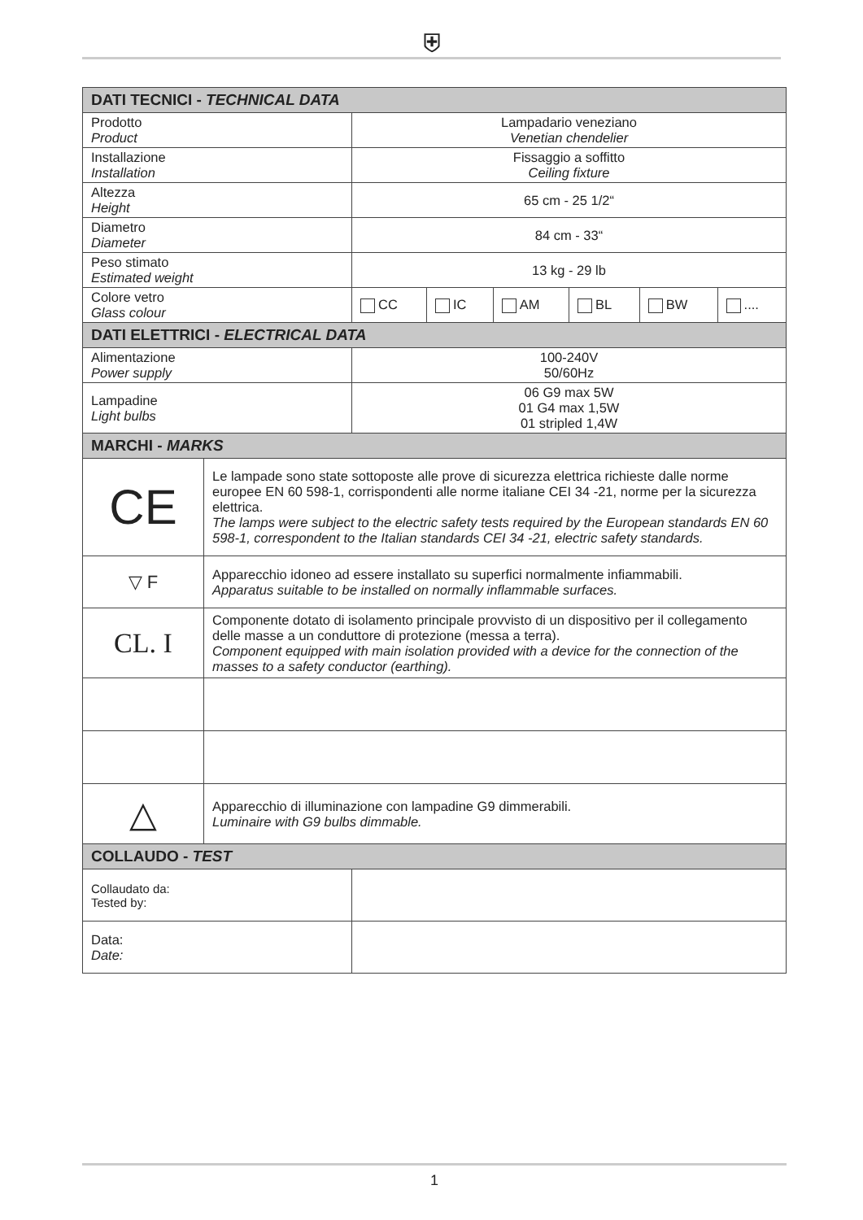⛨
| DATI TECNICI - TECHNICAL DATA | | | | | | |
| --- | --- | --- | --- | --- | --- | --- |
| Prodotto Product | Lampadario veneziano Venetian chendelier | | | | | |
| Installazione Installation | Fissaggio a soffitto Ceiling fixture | | | | | |
| Altezza Height | 65 cm - 25 1/2“ | | | | | |
| Diametro Diameter | 84 cm - 33“ | | | | | |
| Peso stimato Estimated weight | 13 kg - 29 lb | | | | | |
| Colore vetro Glass colour | CC | IC | AM | BL | BW | .... |
| DATI ELETTRICI - ELECTRICAL DATA | | | | | | |
| Alimentazione Power supply | 100-240V 50/60Hz | | | | | |
| Lampadine Light bulbs | 06 G9 max 5W 01 G4 max 1,5W 01 stripled 1,4W | | | | | |
| MARCHI - MARKS | | | | | | |
| CE | Le lampade sono state sottoposte alle prove di sicurezza elettrica richieste dalle norme europee EN 60 598-1, corrispondenti alle norme italiane CEI 34 -21, norme per la sicurezza elettrica. The lamps were subject to the electric safety tests required by the European standards EN 60 598-1, correspondent to the Italian standards CEI 34 -21, electric safety standards. |
| ▽ F | Apparecchio idoneo ad essere installato su superfici normalmente infiammabili. Apparatus suitable to be installed on normally inflammable surfaces. |
| CL. I | Componente dotato di isolamento principale provvisto di un dispositivo per il collegamento delle masse a un conduttore di protezione (messa a terra). Component equipped with main isolation provided with a device for the connection of the masses to a safety conductor (earthing). |
| △ | Apparecchio di illuminazione con lampadine G9 dimmerabili. Luminaire with G9 bulbs dimmable. |
| COLLAUDO - TEST | |
| --- | --- |
| Collaudato da: Tested by: | |
| Data: Date: | |
1